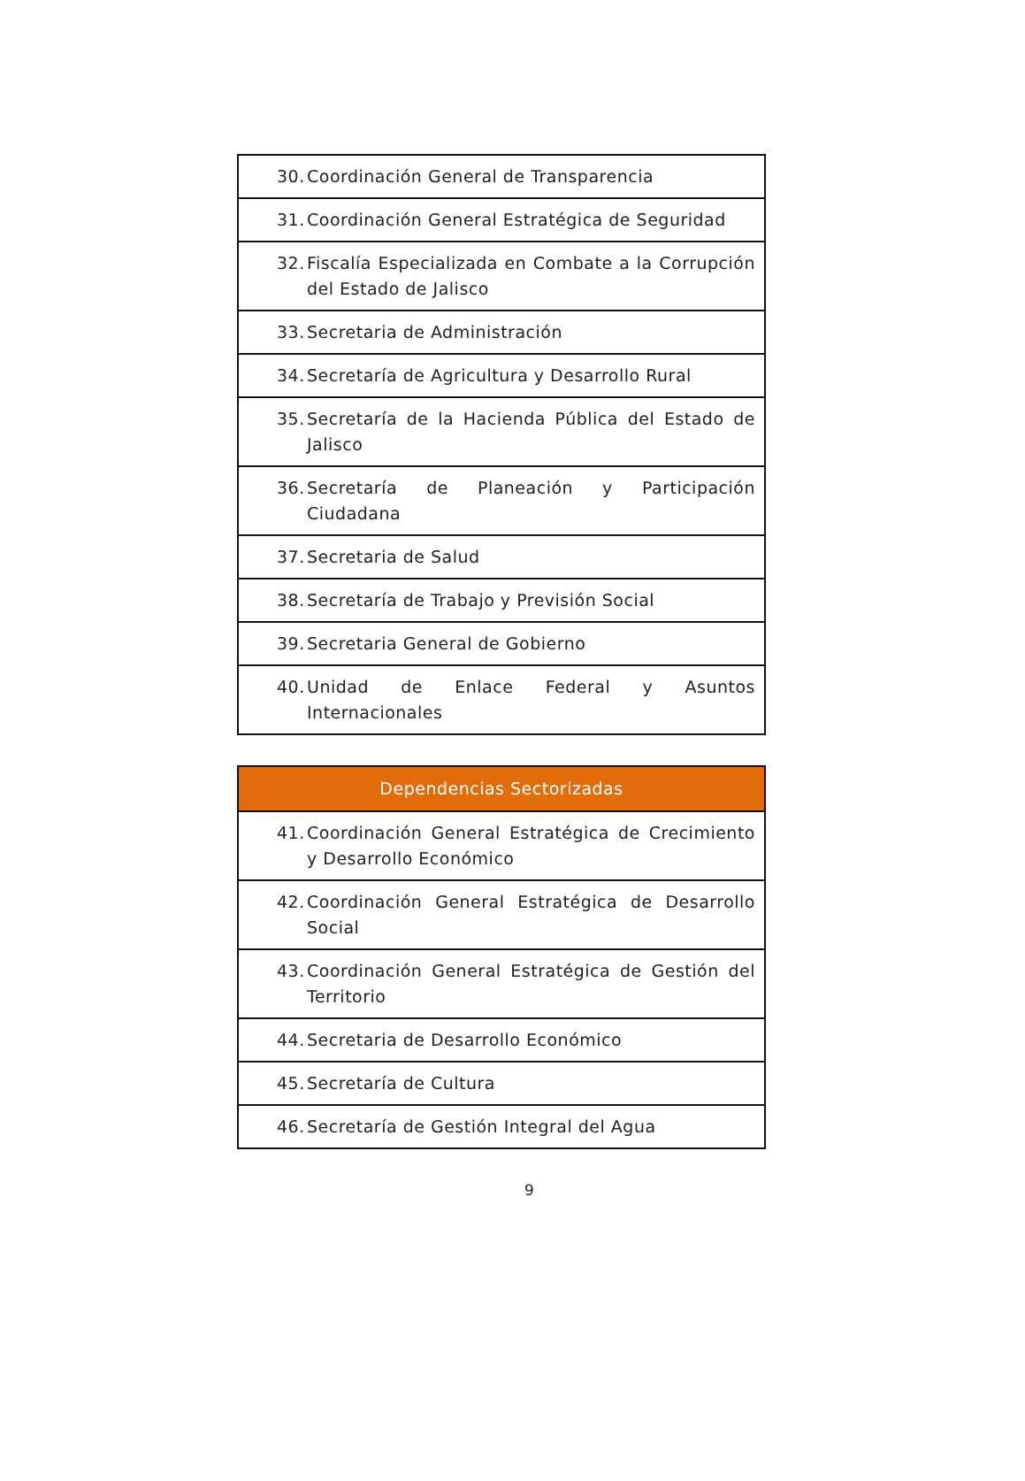| 30. Coordinación General de Transparencia |
| 31. Coordinación General Estratégica de Seguridad |
| 32. Fiscalía Especializada en Combate a la Corrupción del Estado de Jalisco |
| 33. Secretaria de Administración |
| 34. Secretaría de Agricultura y Desarrollo Rural |
| 35. Secretaría de la Hacienda Pública del Estado de Jalisco |
| 36. Secretaría de Planeación y Participación Ciudadana |
| 37. Secretaria de Salud |
| 38. Secretaría de Trabajo y Previsión Social |
| 39. Secretaria General de Gobierno |
| 40. Unidad de Enlace Federal y Asuntos Internacionales |
| Dependencias Sectorizadas |
| --- |
| 41. Coordinación General Estratégica de Crecimiento y Desarrollo Económico |
| 42. Coordinación General Estratégica de Desarrollo Social |
| 43. Coordinación General Estratégica de Gestión del Territorio |
| 44. Secretaria de Desarrollo Económico |
| 45. Secretaría de Cultura |
| 46. Secretaría de Gestión Integral del Agua |
9